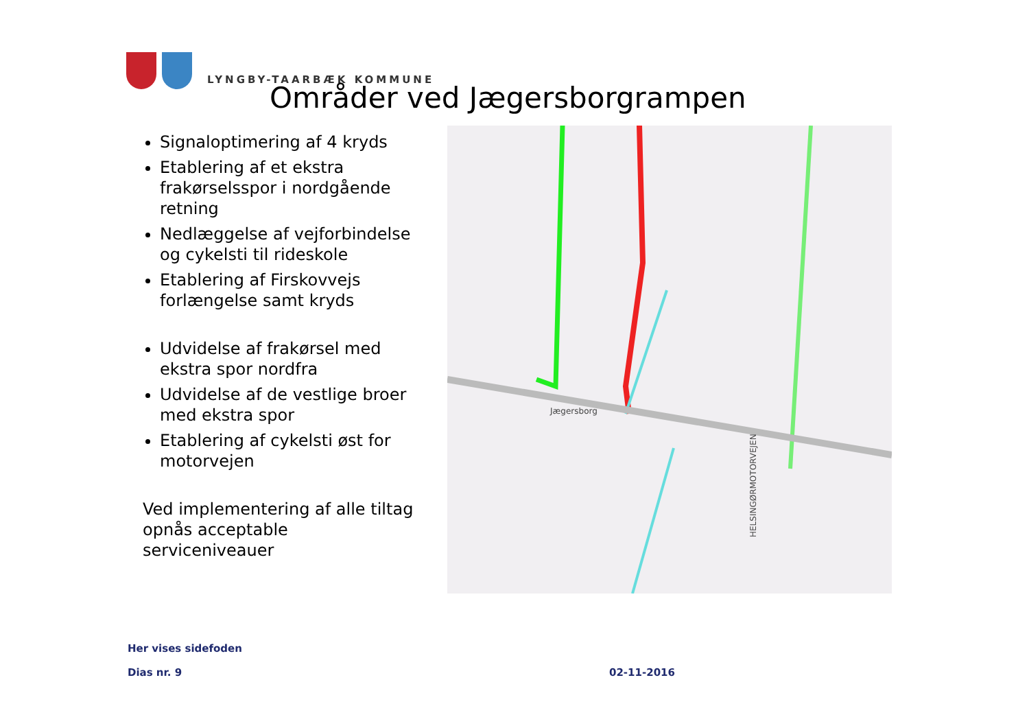LYNGBY-TAARBÆK KOMMUNE
Områder ved Jægersborgrampen
Signaloptimering af 4 kryds
Etablering af et ekstra frakørselsspor i nordgående retning
Nedlæggelse af vejforbindelse og cykelsti til rideskole
Etablering af Firskovvejs forlængelse samt kryds
Udvidelse af frakørsel med ekstra spor nordfra
Udvidelse af de vestlige broer med ekstra spor
Etablering af cykelsti øst for motorvejen
Ved implementering af alle tiltag opnås acceptable serviceniveauer
HELSINGØRMOTORVEJEN
Jægersborg
Her vises sidefoden
Dias nr. 9 02-11-2016